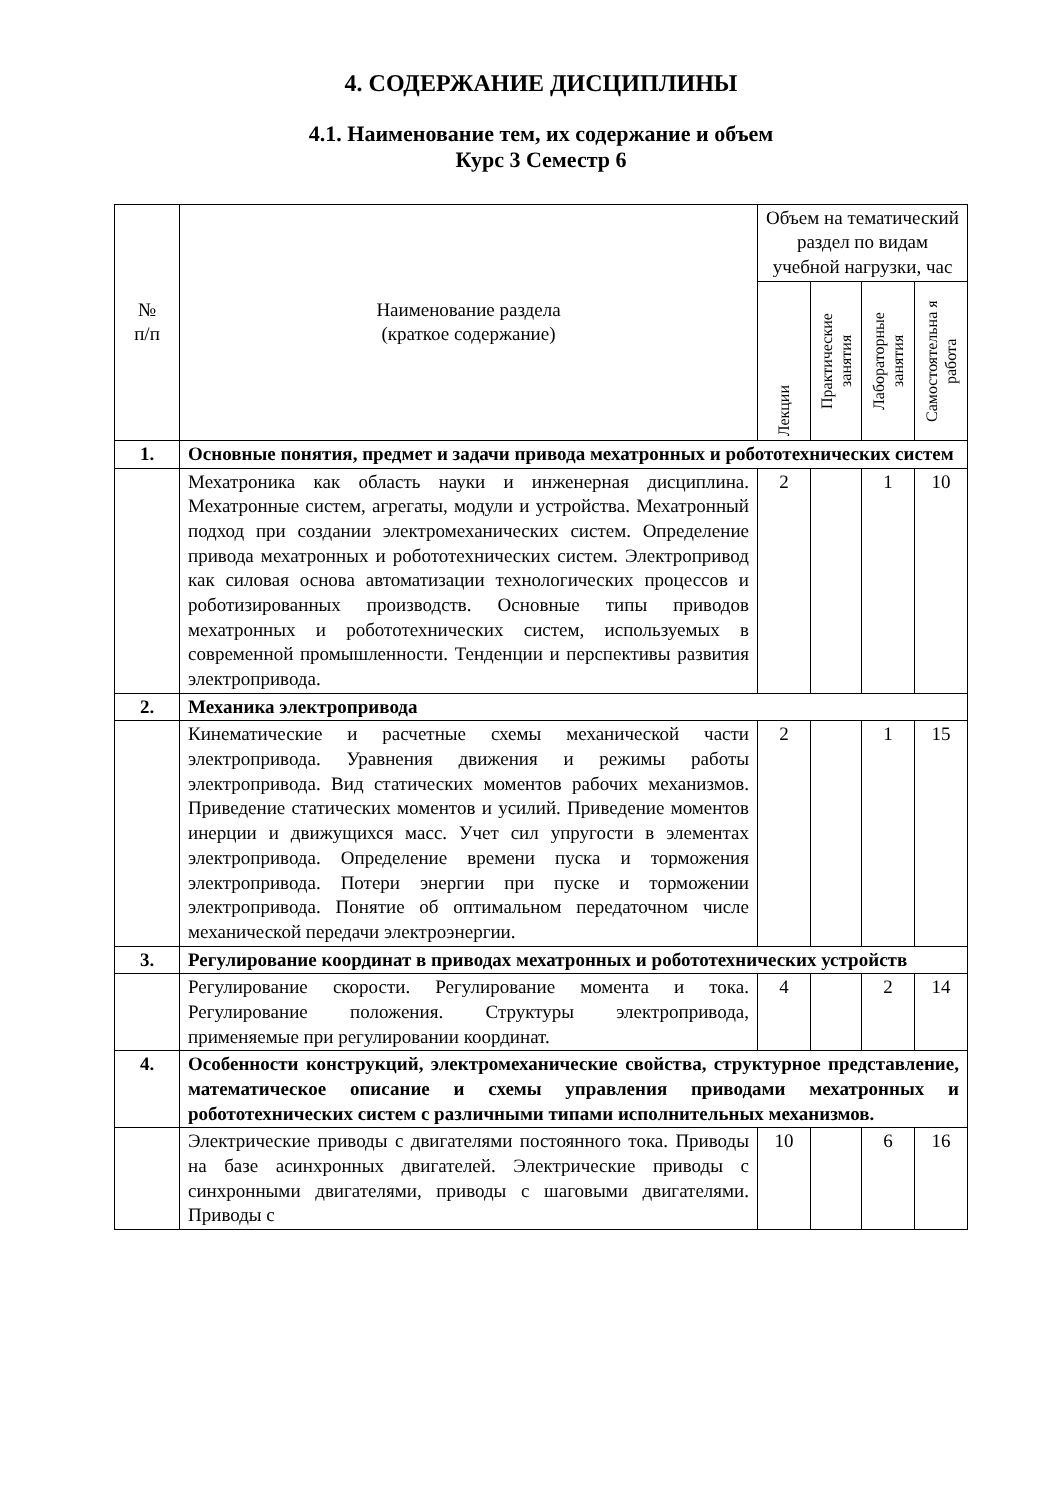4. СОДЕРЖАНИЕ ДИСЦИПЛИНЫ
4.1. Наименование тем, их содержание и объем
Курс 3 Семестр 6
| № п/п | Наименование раздела (краткое содержание) | Объем на тематический раздел по видам учебной нагрузки, час | | | |
| --- | --- | --- | --- | --- | --- |
| | | Лекции | Практические занятия | Лабораторные занятия | Самостоятельна я работа |
| 1. | Основные понятия, предмет и задачи привода мехатронных и робототехнических систем | | | | |
| | Мехатроника как область науки и инженерная дисциплина. Мехатронные систем, агрегаты, модули и устройства. Мехатронный подход при создании электромеханических систем. Определение привода мехатронных и робототехнических систем. Электропривод как силовая основа автоматизации технологических процессов и роботизированных производств. Основные типы приводов мехатронных и робототехнических систем, используемых в современной промышленности. Тенденции и перспективы развития электропривода. | 2 | | 1 | 10 |
| 2. | Механика электропривода | | | | |
| | Кинематические и расчетные схемы механической части электропривода. Уравнения движения и режимы работы электропривода. Вид статических моментов рабочих механизмов. Приведение статических моментов и усилий. Приведение моментов инерции и движущихся масс. Учет сил упругости в элементах электропривода. Определение времени пуска и торможения электропривода. Потери энергии при пуске и торможении электропривода. Понятие об оптимальном передаточном числе механической передачи электроэнергии. | 2 | | 1 | 15 |
| 3. | Регулирование координат в приводах мехатронных и робототехнических устройств | | | | |
| | Регулирование скорости. Регулирование момента и тока. Регулирование положения. Структуры электропривода, применяемые при регулировании координат. | 4 | | 2 | 14 |
| 4. | Особенности конструкций, электромеханические свойства, структурное представление, математическое описание и схемы управления приводами мехатронных и робототехнических систем с различными типами исполнительных механизмов. | | | | |
| | Электрические приводы с двигателями постоянного тока. Приводы на базе асинхронных двигателей. Электрические приводы с синхронными двигателями, приводы с шаговыми двигателями. Приводы с | 10 | | 6 | 16 |